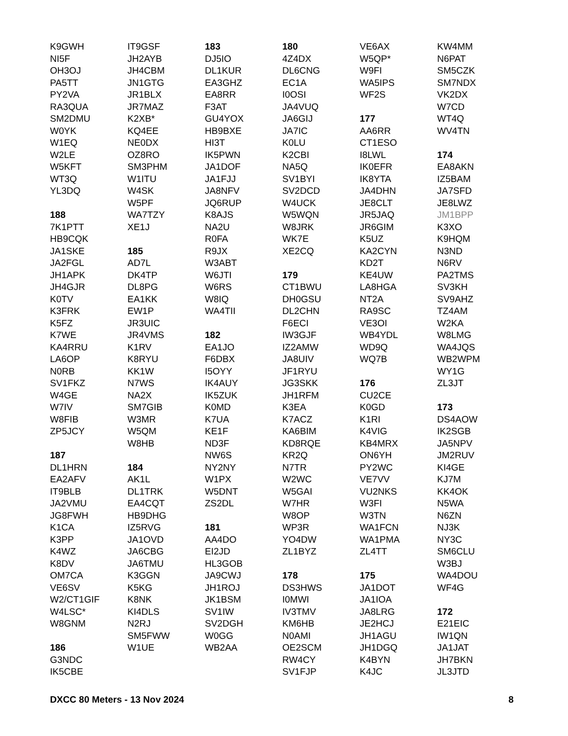K9GWH
NI5F
OH3OJ
PA5TT
PY2VA
RA3QUA
SM2DMU
W0YK
W1EQ
W2LE
W5KFT
WT3Q
YL3DQ
188
7K1PTT
HB9CQK
JA1SKE
JA2FGL
JH1APK
JH4GJR
K0TV
K3FRK
K5FZ
K7WE
KA4RRU
LA6OP
N0RB
SV1FKZ
W4GE
W7IV
W8FIB
ZP5JCY
187
DL1HRN
EA2AFV
IT9BLB
JA2VMU
JG8FWH
K1CA
K3PP
K4WZ
K8DV
OM7CA
VE6SV
W2/CT1GIF
W4LSC*
W8GNM
186
G3NDC
IK5CBE
IT9GSF
JH2AYB
JH4CBM
JN1GTG
JR1BLX
JR7MAZ
K2XB*
KQ4EE
NE0DX
OZ8RO
SM3PHM
W1ITU
W4SK
W5PF
WA7TZY
XE1J
185
AD7L
DK4TP
DL8PG
EA1KK
EW1P
JR3UIC
JR4VMS
K1RV
K8RYU
KK1W
N7WS
NA2X
SM7GIB
W3MR
W5QM
W8HB
184
AK1L
DL1TRK
EA4CQT
HB9DHG
IZ5RVG
JA1OVD
JA6CBG
JA6TMU
K3GGN
K5KG
K8NK
KI4DLS
N2RJ
SM5FWW
W1UE
183
DJ5IO
DL1KUR
EA3GHZ
EA8RR
F3AT
GU4YOX
HB9BXE
HI3T
IK5PWN
JA1DOF
JA1FJJ
JA8NFV
JQ6RUP
K8AJS
NA2U
R0FA
R9JX
W3ABT
W6JTI
W6RS
W8IQ
WA4TII
182
EA1JO
F6DBX
I5OYY
IK4AUY
IK5ZUK
K0MD
K7UA
KE1F
ND3F
NW6S
NY2NY
W1PX
W5DNT
ZS2DL
181
AA4DO
EI2JD
HL3GOB
JA9CWJ
JH1ROJ
JK1BSM
SV1IW
SV2DGH
W0GG
WB2AA
180
4Z4DX
DL6CNG
EC1A
I0OSI
JA4VUQ
JA6GIJ
JA7IC
K0LU
K2CBI
NA5Q
SV1BYI
SV2DCD
W4UCK
W5WQN
W8JRK
WK7E
XE2CQ
179
CT1BWU
DH0GSU
DL2CHN
F6ECI
IW3GJF
IZ2AMW
JA8UIV
JF1RYU
JG3SKK
JH1RFM
K3EA
K7ACZ
KA6BIM
KD8RQE
KR2Q
N7TR
W2WC
W5GAI
W7HR
W8OP
WP3R
YO4DW
ZL1BYZ
178
DS3HWS
I0MWI
IV3TMV
KM6HB
N0AMI
OE2SCM
RW4CY
SV1FJP
VE6AX
W5QP*
W9FI
WA5IPS
WF2S
177
AA6RR
CT1ESO
I8LWL
IK0EFR
IK8YTA
JA4DHN
JE8CLT
JR5JAQ
JR6GIM
K5UZ
KA2CYN
KD2T
KE4UW
LA8HGA
NT2A
RA9SC
VE3OI
WB4YDL
WD9Q
WQ7B
176
CU2CE
K0GD
K1RI
K4VIG
KB4MRX
ON6YH
PY2WC
VE7VV
VU2NKS
W3FI
W3TN
WA1FCN
WA1PMA
ZL4TT
175
JA1DOT
JA1IOA
JA8LRG
JE2HCJ
JH1AGU
JH1DGQ
K4BYN
K4JC
KW4MM
N6PAT
SM5CZK
SM7NDX
VK2DX
W7CD
WT4Q
WV4TN
174
EA8AKN
IZ5BAM
JA7SFD
JE8LWZ
JM1BPP
K3XO
K9HQM
N3ND
N6RV
PA2TMS
SV3KH
SV9AHZ
TZ4AM
W2KA
W8LMG
WA4JQS
WB2WPM
WY1G
ZL3JT
173
DS4AOW
IK2SGB
JA5NPV
JM2RUV
KI4GE
KJ7M
KK4OK
N5WA
N6ZN
NJ3K
NY3C
SM6CLU
W3BJ
WA4DOU
WF4G
172
E21EIC
IW1QN
JA1JAT
JH7BKN
JL3JTD
DXCC 80 Meters - 13 Nov 2024 8